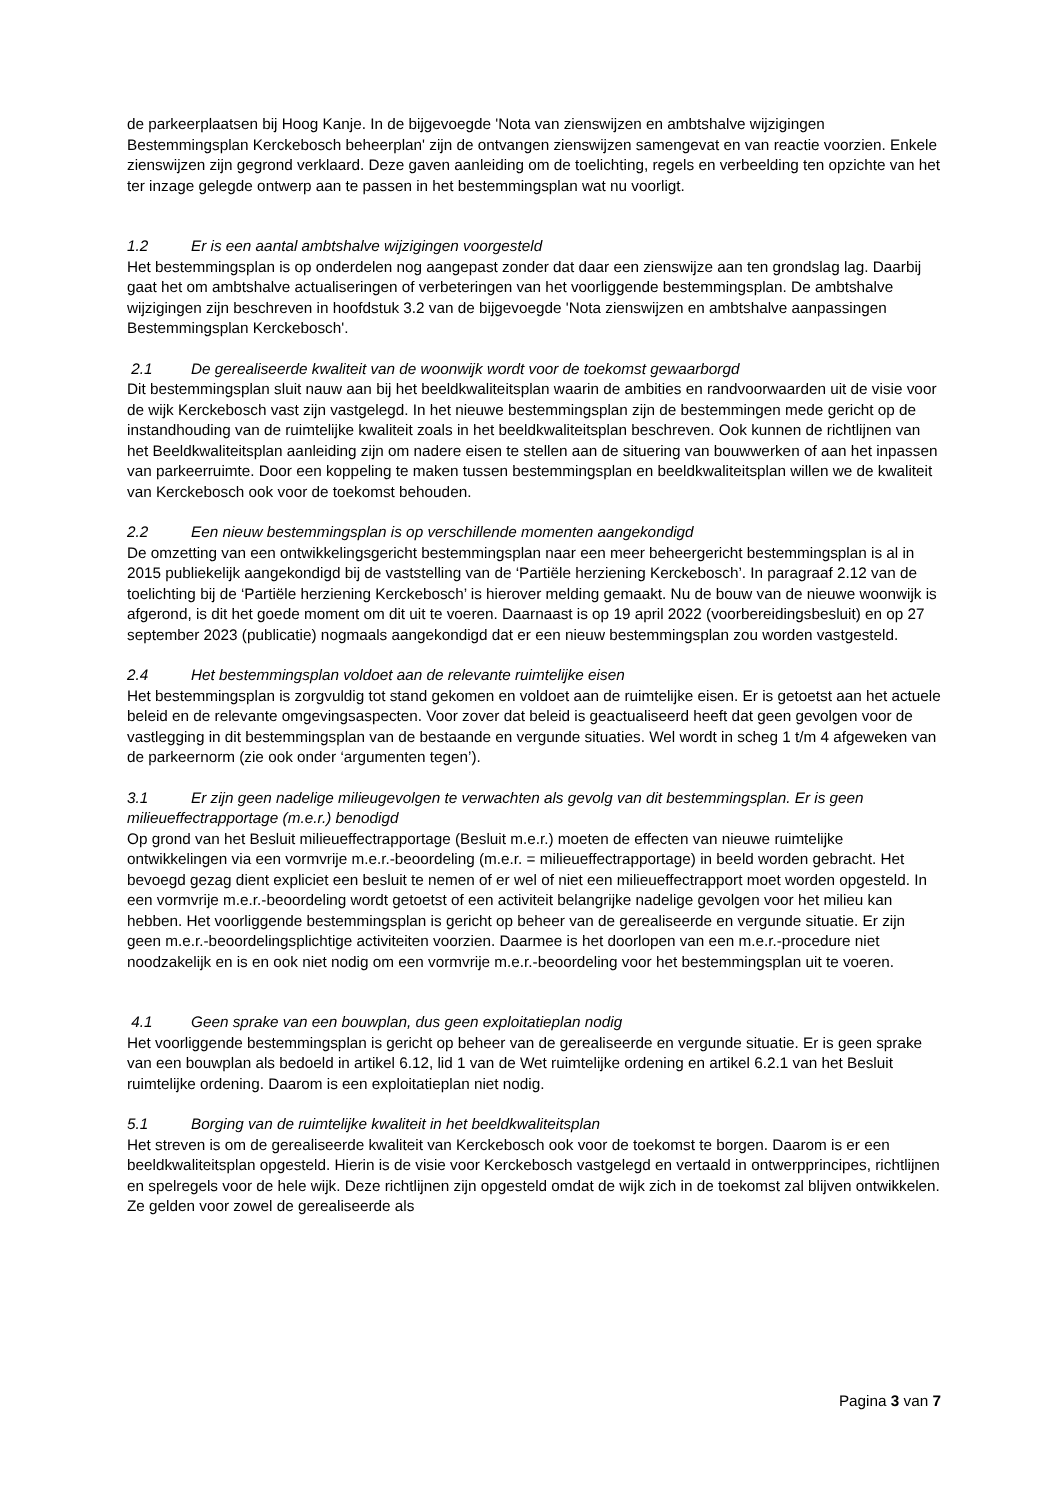de parkeerplaatsen bij Hoog Kanje. In de bijgevoegde 'Nota van zienswijzen en ambtshalve wijzigingen Bestemmingsplan Kerckebosch beheerplan' zijn de ontvangen zienswijzen samengevat en van reactie voorzien. Enkele zienswijzen zijn gegrond verklaard. Deze gaven aanleiding om de toelichting, regels en verbeelding ten opzichte van het ter inzage gelegde ontwerp aan te passen in het bestemmingsplan wat nu voorligt.
1.2 Er is een aantal ambtshalve wijzigingen voorgesteld
Het bestemmingsplan is op onderdelen nog aangepast zonder dat daar een zienswijze aan ten grondslag lag. Daarbij gaat het om ambtshalve actualiseringen of verbeteringen van het voorliggende bestemmingsplan. De ambtshalve wijzigingen zijn beschreven in hoofdstuk 3.2 van de bijgevoegde 'Nota zienswijzen en ambtshalve aanpassingen Bestemmingsplan Kerckebosch'.
2.1 De gerealiseerde kwaliteit van de woonwijk wordt voor de toekomst gewaarborgd
Dit bestemmingsplan sluit nauw aan bij het beeldkwaliteitsplan waarin de ambities en randvoorwaarden uit de visie voor de wijk Kerckebosch vast zijn vastgelegd. In het nieuwe bestemmingsplan zijn de bestemmingen mede gericht op de instandhouding van de ruimtelijke kwaliteit zoals in het beeldkwaliteitsplan beschreven. Ook kunnen de richtlijnen van het Beeldkwaliteitsplan aanleiding zijn om nadere eisen te stellen aan de situering van bouwwerken of aan het inpassen van parkeerruimte. Door een koppeling te maken tussen bestemmingsplan en beeldkwaliteitsplan willen we de kwaliteit van Kerckebosch ook voor de toekomst behouden.
2.2 Een nieuw bestemmingsplan is op verschillende momenten aangekondigd
De omzetting van een ontwikkelingsgericht bestemmingsplan naar een meer beheergericht bestemmingsplan is al in 2015 publiekelijk aangekondigd bij de vaststelling van de ‘Partiële herziening Kerckebosch’. In paragraaf 2.12 van de toelichting bij de ‘Partiële herziening Kerckebosch’ is hierover melding gemaakt. Nu de bouw van de nieuwe woonwijk is afgerond, is dit het goede moment om dit uit te voeren. Daarnaast is op 19 april 2022 (voorbereidingsbesluit) en op 27 september 2023 (publicatie) nogmaals aangekondigd dat er een nieuw bestemmingsplan zou worden vastgesteld.
2.4 Het bestemmingsplan voldoet aan de relevante ruimtelijke eisen
Het bestemmingsplan is zorgvuldig tot stand gekomen en voldoet aan de ruimtelijke eisen. Er is getoetst aan het actuele beleid en de relevante omgevingsaspecten. Voor zover dat beleid is geactualiseerd heeft dat geen gevolgen voor de vastlegging in dit bestemmingsplan van de bestaande en vergunde situaties. Wel wordt in scheg 1 t/m 4 afgeweken van de parkeernorm (zie ook onder ‘argumenten tegen’).
3.1 Er zijn geen nadelige milieugevolgen te verwachten als gevolg van dit bestemmingsplan. Er is geen milieueffectrapportage (m.e.r.) benodigd
Op grond van het Besluit milieueffectrapportage (Besluit m.e.r.) moeten de effecten van nieuwe ruimtelijke ontwikkelingen via een vormvrije m.e.r.-beoordeling (m.e.r. = milieueffectrapportage) in beeld worden gebracht. Het bevoegd gezag dient expliciet een besluit te nemen of er wel of niet een milieueffectrapport moet worden opgesteld. In een vormvrije m.e.r.-beoordeling wordt getoetst of een activiteit belangrijke nadelige gevolgen voor het milieu kan hebben. Het voorliggende bestemmingsplan is gericht op beheer van de gerealiseerde en vergunde situatie. Er zijn geen m.e.r.-beoordelingsplichtige activiteiten voorzien. Daarmee is het doorlopen van een m.e.r.-procedure niet noodzakelijk en is en ook niet nodig om een vormvrije m.e.r.-beoordeling voor het bestemmingsplan uit te voeren.
4.1 Geen sprake van een bouwplan, dus geen exploitatieplan nodig
Het voorliggende bestemmingsplan is gericht op beheer van de gerealiseerde en vergunde situatie. Er is geen sprake van een bouwplan als bedoeld in artikel 6.12, lid 1 van de Wet ruimtelijke ordening en artikel 6.2.1 van het Besluit ruimtelijke ordening. Daarom is een exploitatieplan niet nodig.
5.1 Borging van de ruimtelijke kwaliteit in het beeldkwaliteitsplan
Het streven is om de gerealiseerde kwaliteit van Kerckebosch ook voor de toekomst te borgen. Daarom is er een beeldkwaliteitsplan opgesteld. Hierin is de visie voor Kerckebosch vastgelegd en vertaald in ontwerpprincipes, richtlijnen en spelregels voor de hele wijk. Deze richtlijnen zijn opgesteld omdat de wijk zich in de toekomst zal blijven ontwikkelen. Ze gelden voor zowel de gerealiseerde als
Pagina 3 van 7